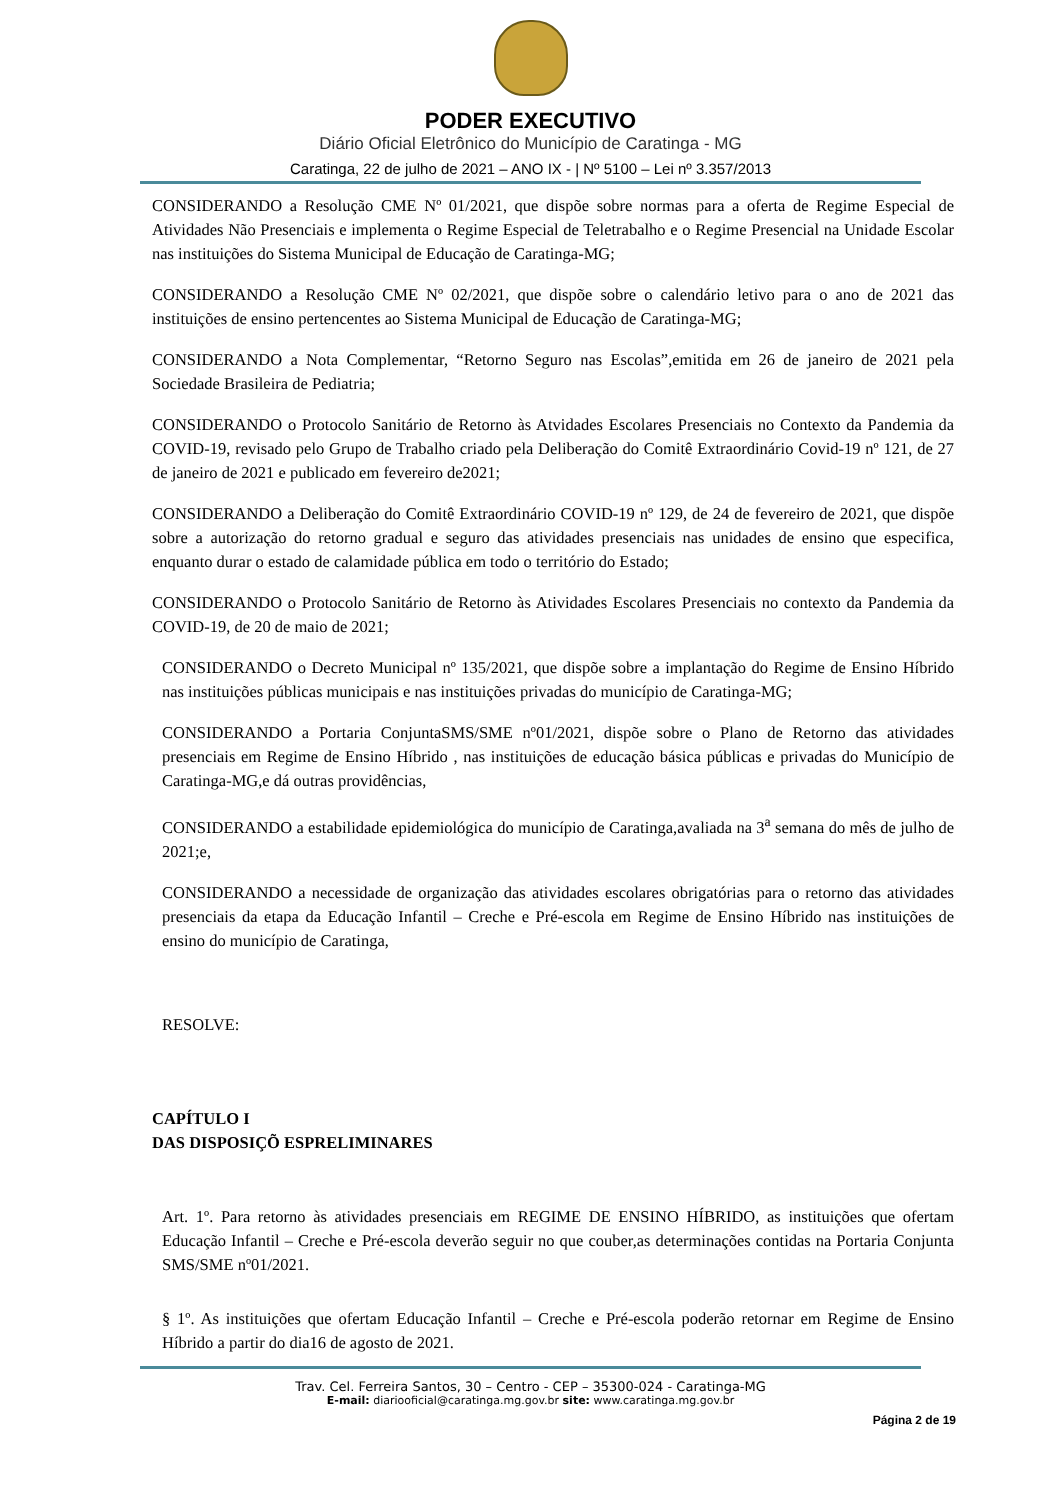PODER EXECUTIVO
Diário Oficial Eletrônico do Município de Caratinga - MG
Caratinga, 22 de julho de 2021 – ANO IX - | Nº 5100 – Lei nº 3.357/2013
CONSIDERANDO a Resolução CME Nº 01/2021, que dispõe sobre normas para a oferta de Regime Especial de Atividades Não Presenciais e implementa o Regime Especial de Teletrabalho e o Regime Presencial na Unidade Escolar nas instituições do Sistema Municipal de Educação de Caratinga-MG;
CONSIDERANDO a Resolução CME Nº 02/2021, que dispõe sobre o calendário letivo para o ano de 2021 das instituições de ensino pertencentes ao Sistema Municipal de Educação de Caratinga-MG;
CONSIDERANDO a Nota Complementar, “Retorno Seguro nas Escolas”,emitida em 26 de janeiro de 2021 pela Sociedade Brasileira de Pediatria;
CONSIDERANDO o Protocolo Sanitário de Retorno às Atvidades Escolares Presenciais no Contexto da Pandemia da COVID-19, revisado pelo Grupo de Trabalho criado pela Deliberação do Comitê Extraordinário Covid-19 nº 121, de 27 de janeiro de 2021 e publicado em fevereiro de2021;
CONSIDERANDO a Deliberação do Comitê Extraordinário COVID-19 nº 129, de 24 de fevereiro de 2021, que dispõe sobre a autorização do retorno gradual e seguro das atividades presenciais nas unidades de ensino que especifica, enquanto durar o estado de calamidade pública em todo o território do Estado;
CONSIDERANDO o Protocolo Sanitário de Retorno às Atividades Escolares Presenciais no contexto da Pandemia da COVID-19, de 20 de maio de 2021;
CONSIDERANDO o Decreto Municipal nº 135/2021, que dispõe sobre a implantação do Regime de Ensino Híbrido nas instituições públicas municipais e nas instituições privadas do município de Caratinga-MG;
CONSIDERANDO a Portaria ConjuntaSMS/SME nº01/2021, dispõe sobre o Plano de Retorno das atividades presenciais em Regime de Ensino Híbrido , nas instituições de educação básica públicas e privadas do Município de Caratinga-MG,e dá outras providências,
CONSIDERANDO a estabilidade epidemiológica do município de Caratinga,avaliada na 3<sup>a</sup> semana do mês de julho de 2021;e,
CONSIDERANDO a necessidade de organização das atividades escolares obrigatórias para o retorno das atividades presenciais da etapa da Educação Infantil – Creche e Pré-escola em Regime de Ensino Híbrido nas instituições de ensino do município de Caratinga,
RESOLVE:
CAPÍTULO I
DAS DISPOSIÇÕ ESPRELIMINARES
Art. 1º. Para retorno às atividades presenciais em REGIME DE ENSINO HÍBRIDO, as instituições que ofertam Educação Infantil – Creche e Pré-escola deverão seguir no que couber,as determinações contidas na Portaria Conjunta SMS/SME nº01/2021.
§ 1º. As instituições que ofertam Educação Infantil – Creche e Pré-escola poderão retornar em Regime de Ensino Híbrido a partir do dia16 de agosto de 2021.
Trav. Cel. Ferreira Santos, 30 – Centro - CEP – 35300-024 - Caratinga-MG
E-mail: diariooficial@caratinga.mg.gov.br site: www.caratinga.mg.gov.br
Página 2 de 19